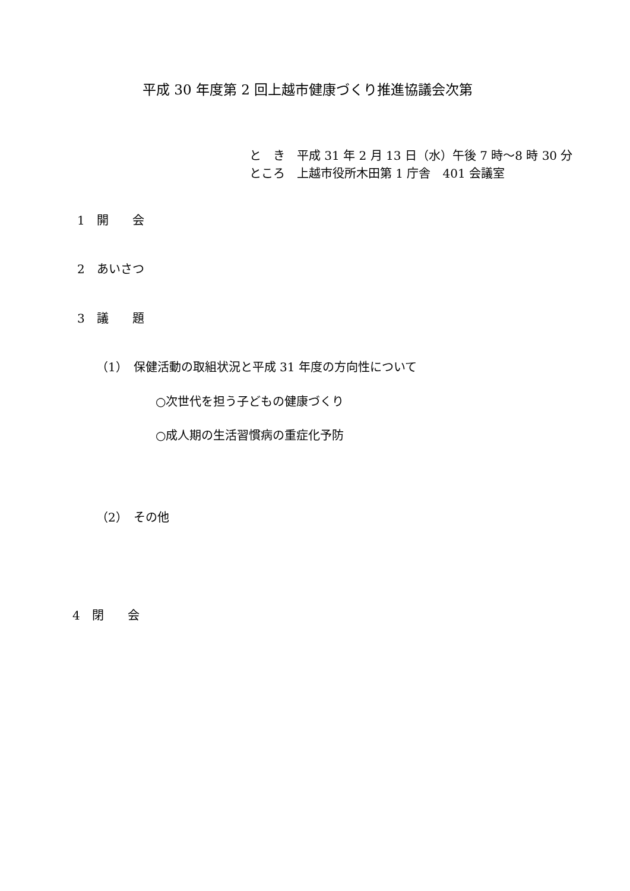平成 30 年度第 2 回上越市健康づくり推進協議会次第
と　き　平成 31 年 2 月 13 日（水）午後 7 時～8 時 30 分
ところ　上越市役所木田第 1 庁舎　401 会議室
1　開　　会
2　あいさつ
3　議　　題
（1）　保健活動の取組状況と平成 31 年度の方向性について
○次世代を担う子どもの健康づくり
○成人期の生活習慣病の重症化予防
（2）　その他
4　閉　　会